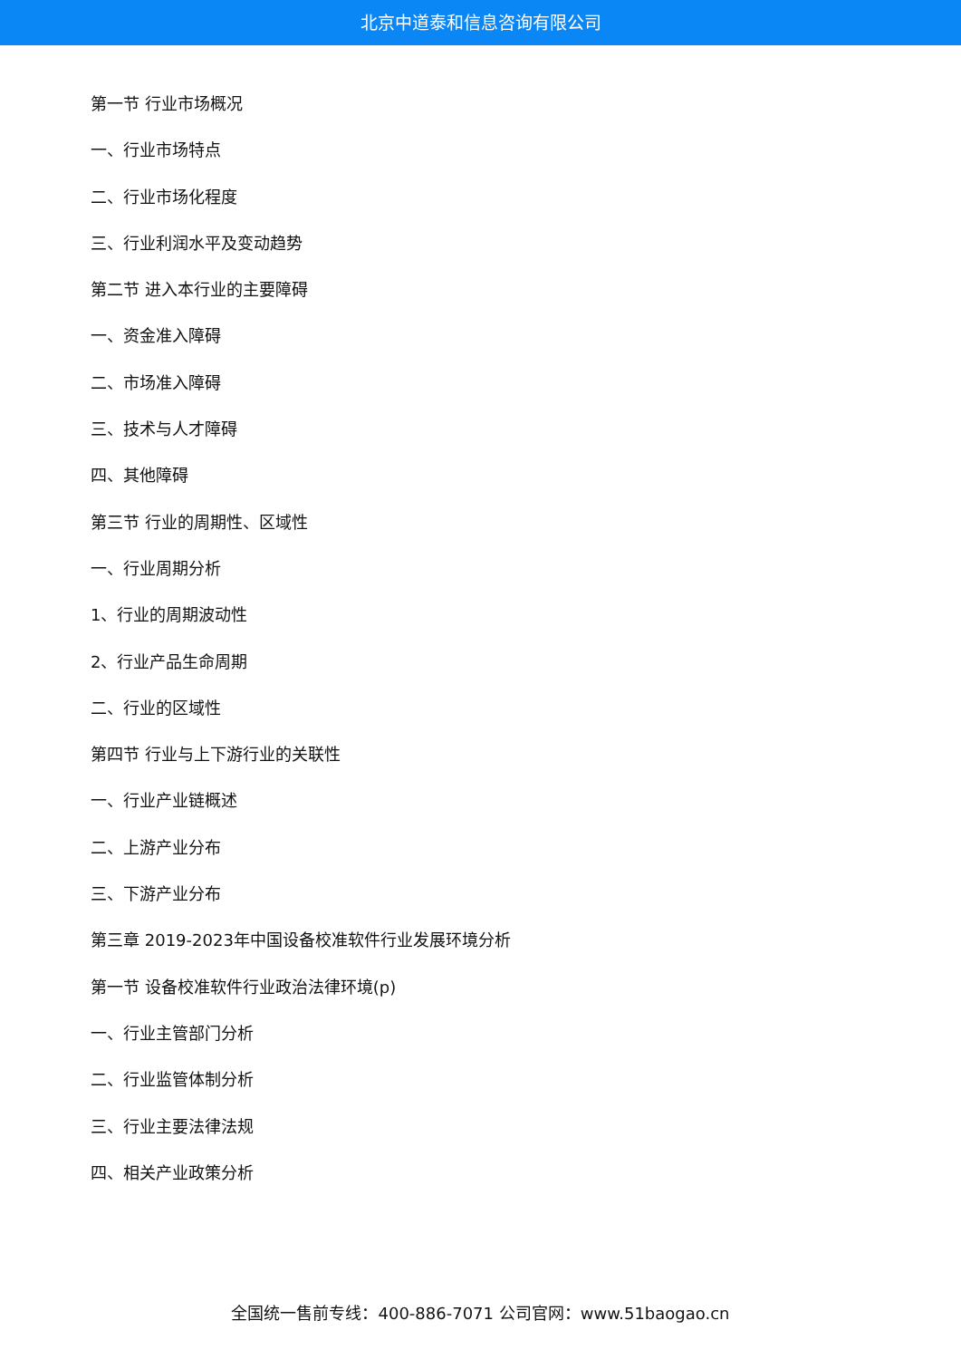北京中道泰和信息咨询有限公司
第一节 行业市场概况
一、行业市场特点
二、行业市场化程度
三、行业利润水平及变动趋势
第二节 进入本行业的主要障碍
一、资金准入障碍
二、市场准入障碍
三、技术与人才障碍
四、其他障碍
第三节 行业的周期性、区域性
一、行业周期分析
1、行业的周期波动性
2、行业产品生命周期
二、行业的区域性
第四节 行业与上下游行业的关联性
一、行业产业链概述
二、上游产业分布
三、下游产业分布
第三章 2019-2023年中国设备校准软件行业发展环境分析
第一节 设备校准软件行业政治法律环境(p)
一、行业主管部门分析
二、行业监管体制分析
三、行业主要法律法规
四、相关产业政策分析
全国统一售前专线：400-886-7071 公司官网：www.51baogao.cn